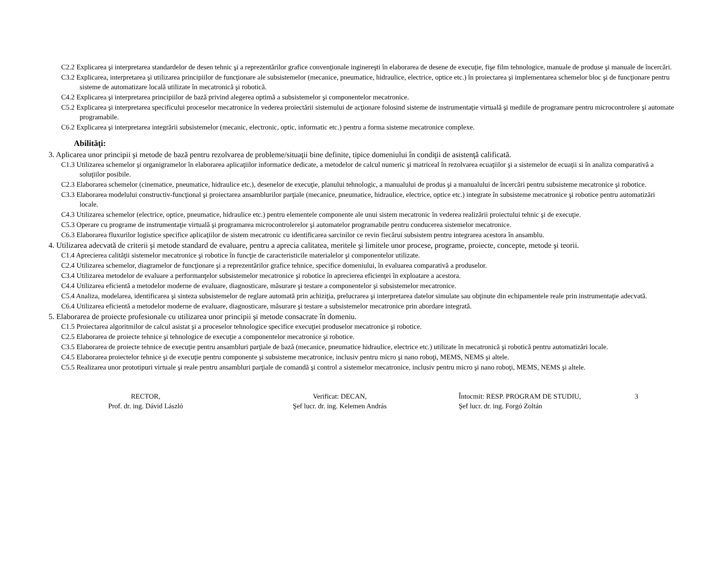C2.2 Explicarea şi interpretarea standardelor de desen tehnic şi a reprezentărilor grafice convenţionale inginereşti în elaborarea de desene de execuţie, fişe film tehnologice, manuale de produse şi manuale de încercări.
C3.2 Explicarea, interpretarea şi utilizarea principiilor de funcţionare ale subsistemelor (mecanice, pneumatice, hidraulice, electrice, optice etc.) în proiectarea şi implementarea schemelor bloc şi de funcţionare pentru sisteme de automatizare locală utilizate în mecatronică şi robotică.
C4.2 Explicarea şi interpretarea principiilor de bază privind alegerea optimă a subsistemelor şi componentelor mecatronice.
C5.2 Explicarea şi interpretarea specificului proceselor mecatronice în vederea proiectării sistemului de acţionare folosind sisteme de instrumentaţie virtuală şi mediile de programare pentru microcontrolere şi automate programabile.
C6.2 Explicarea şi interpretarea integrării subsistemelor (mecanic, electronic, optic, informatic etc.) pentru a forma sisteme mecatronice complexe.
Abilităţi:
3. Aplicarea unor principii şi metode de bază pentru rezolvarea de probleme/situaţii bine definite, tipice domeniului în condiţii de asistenţă calificată.
C1.3 Utilizarea schemelor şi organigramelor în elaborarea aplicaţiilor informatice dedicate, a metodelor de calcul numeric şi matriceal în rezolvarea ecuaţiilor şi a sistemelor de ecuaţii si în analiza comparativă a soluţiilor posibile.
C2.3 Elaborarea schemelor (cinematice, pneumatice, hidraulice etc.), desenelor de execuţie, planului tehnologic, a manualului de produs şi a manualului de încercări pentru subsisteme mecatronice şi robotice.
C3.3 Elaborarea modelului constructiv-funcţional şi proiectarea ansamblurilor parţiale (mecanice, pneumatice, hidraulice, electrice, optice etc.) integrate în subsisteme mecatronice şi robotice pentru automatizări locale.
C4.3 Utilizarea schemelor (electrice, optice, pneumatice, hidraulice etc.) pentru elementele componente ale unui sistem mecatronic în vederea realizării proiectului tehnic şi de execuţie.
C5.3 Operare cu programe de instrumentaţie virtuală şi programarea microcontrolerelor şi automatelor programabile pentru conducerea sistemelor mecatronice.
C6.3 Elaborarea fluxurilor logistice specifice aplicaţiilor de sistem mecatronic cu identificarea sarcinilor ce revin fiecărui subsistem pentru integrarea acestora în ansamblu.
4. Utilizarea adecvată de criterii şi metode standard de evaluare, pentru a aprecia calitatea, meritele şi limitele unor procese, programe, proiecte, concepte, metode şi teorii.
C1.4 Aprecierea calităţii sistemelor mecatronice şi robotice în funcţie de caracteristicile materialelor şi componentelor utilizate.
C2.4 Utilizarea schemelor, diagramelor de funcţionare şi a reprezentărilor grafice tehnice, specifice domeniului, în evaluarea comparativă a produselor.
C3.4 Utilizarea metodelor de evaluare a performanţelor subsistemelor mecatronice şi robotice în aprecierea eficienţei în exploatare a acestora.
C4.4 Utilizarea eficientă a metodelor moderne de evaluare, diagnosticare, măsurare şi testare a componentelor şi subsistemelor mecatronice.
C5.4 Analiza, modelarea, identificarea şi sinteza subsistemelor de reglare automată prin achiziţia, prelucrarea şi interpretarea datelor simulate sau obţinute din echipamentele reale prin instrumentaţie adecvată.
C6.4 Utilizarea eficientă a metodelor moderne de evaluare, diagnosticare, măsurare şi testare a subsistemelor mecatronice prin abordare integrată.
5. Elaborarea de proiecte profesionale cu utilizarea unor principii şi metode consacrate în domeniu.
C1.5 Proiectarea algoritmilor de calcul asistat şi a proceselor tehnologice specifice execuţiei produselor mecatronice şi robotice.
C2.5 Elaborarea de proiecte tehnice şi tehnologice de execuţie a componentelor mecatronice şi robotice.
C3.5 Elaborarea de proiecte tehnice de execuţie pentru ansambluri parţiale de bază (mecanice, pneumatice hidraulice, electrice etc.) utilizate în mecatronică şi robotică pentru automatizări locale.
C4.5 Elaborarea proiectelor tehnice şi de execuţie pentru componente şi subsisteme mecatronice, inclusiv pentru micro şi nano roboţi, MEMS, NEMS şi altele.
C5.5 Realizarea unor prototipuri virtuale şi reale pentru ansambluri parţiale de comandă şi control a sistemelor mecatronice, inclusiv pentru micro şi nano roboţi, MEMS, NEMS şi altele.
RECTOR,
Prof. dr. ing. Dávid László
Verificat: DECAN,
Şef lucr. dr. ing. Kelemen András
Întocmit: RESP. PROGRAM DE STUDIU,
Şef lucr. dr. ing. Forgó Zoltán
3